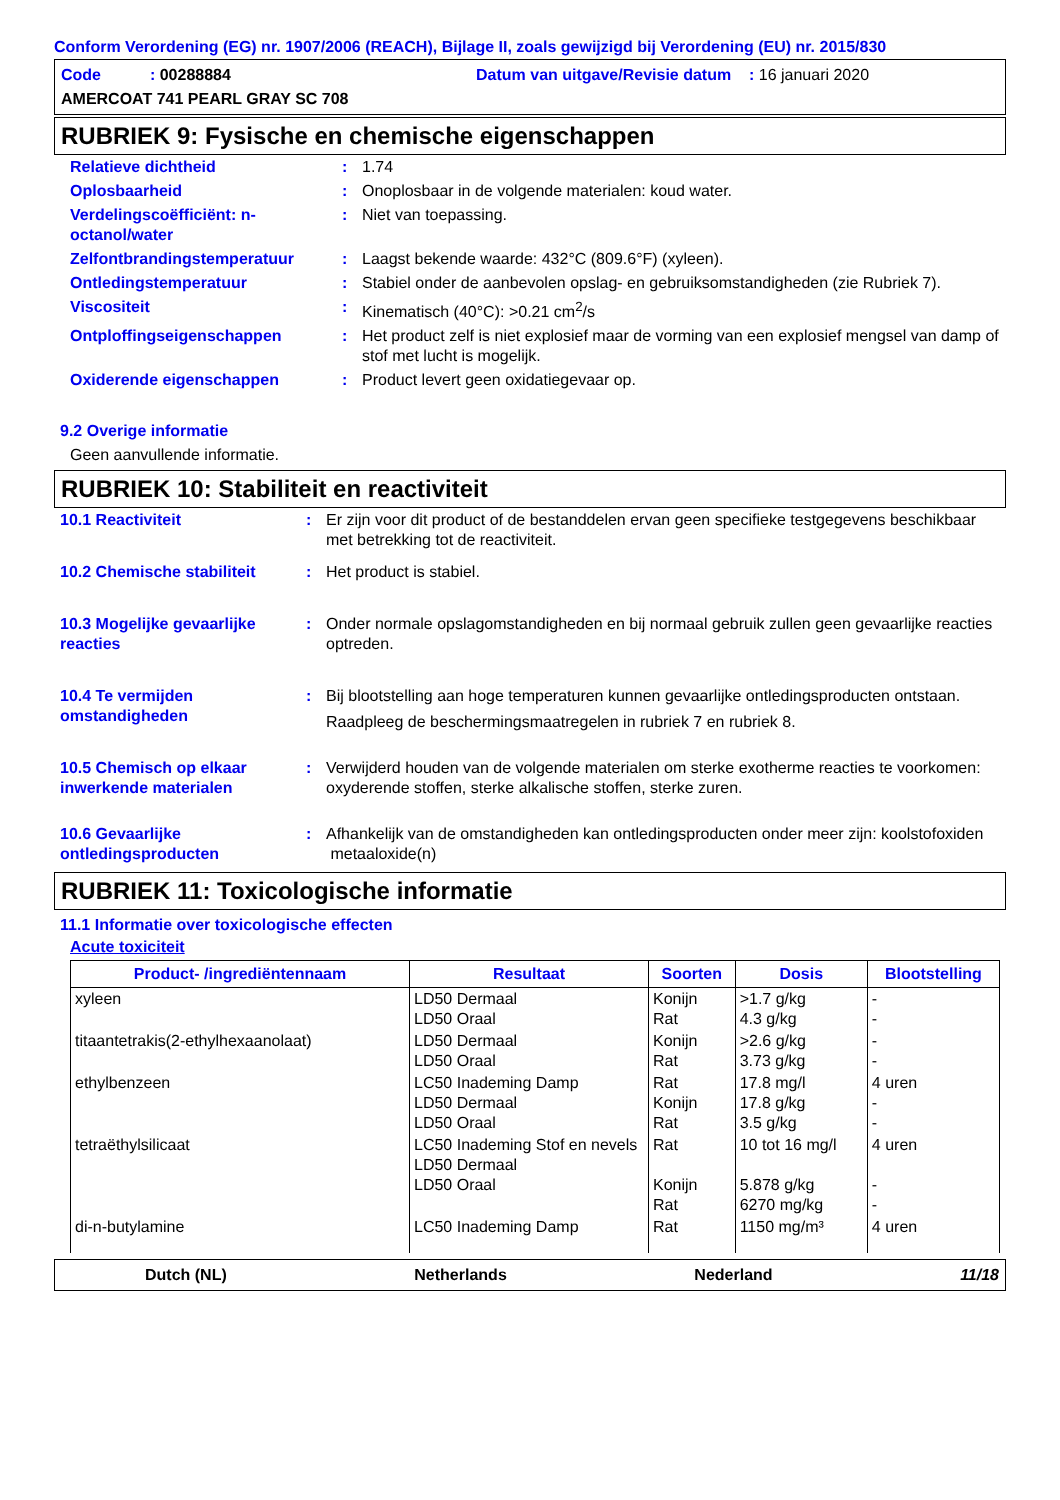Conform Verordening (EG) nr. 1907/2006 (REACH), Bijlage II, zoals gewijzigd bij Verordening (EU) nr. 2015/830
Code : 00288884 Datum van uitgave/Revisie datum : 16 januari 2020
AMERCOAT 741 PEARL GRAY SC 708
RUBRIEK 9: Fysische en chemische eigenschappen
| Relatieve dichtheid | : | 1.74 |
| Oplosbaarheid | : | Onoplosbaar in de volgende materialen: koud water. |
| Verdelingscoëfficiënt: n-octanol/water | : | Niet van toepassing. |
| Zelfontbrandingstemperatuur | : | Laagst bekende waarde: 432°C (809.6°F) (xyleen). |
| Ontledingstemperatuur | : | Stabiel onder de aanbevolen opslag- en gebruiksomstandigheden (zie Rubriek 7). |
| Viscositeit | : | Kinematisch (40°C): >0.21 cm<sup>2</sup>/s |
| Ontploffingseigenschappen | : | Het product zelf is niet explosief maar de vorming van een explosief mengsel van damp of stof met lucht is mogelijk. |
| Oxiderende eigenschappen | : | Product levert geen oxidatiegevaar op. |
9.2 Overige informatie
Geen aanvullende informatie.
RUBRIEK 10: Stabiliteit en reactiviteit
| 10.1 Reactiviteit | : | Er zijn voor dit product of de bestanddelen ervan geen specifieke testgegevens beschikbaar met betrekking tot de reactiviteit. |
| 10.2 Chemische stabiliteit | : | Het product is stabiel. |
| 10.3 Mogelijke gevaarlijke reacties | : | Onder normale opslagomstandigheden en bij normaal gebruik zullen geen gevaarlijke reacties optreden. |
| 10.4 Te vermijden omstandigheden | : | Bij blootstelling aan hoge temperaturen kunnen gevaarlijke ontledingsproducten ontstaan. Raadpleeg de beschermingsmaatregelen in rubriek 7 en rubriek 8. |
| 10.5 Chemisch op elkaar inwerkende materialen | : | Verwijderd houden van de volgende materialen om sterke exotherme reacties te voorkomen: oxyderende stoffen, sterke alkalische stoffen, sterke zuren. |
| 10.6 Gevaarlijke ontledingsproducten | : | Afhankelijk van de omstandigheden kan ontledingsproducten onder meer zijn: koolstofoxiden metaaloxide(n) |
RUBRIEK 11: Toxicologische informatie
11.1 Informatie over toxicologische effecten
Acute toxiciteit
| Product- /ingrediëntennaam | Resultaat | Soorten | Dosis | Blootstelling |
| --- | --- | --- | --- | --- |
| xyleen | LD50 Dermaal LD50 Oraal | Konijn Rat | >1.7 g/kg 4.3 g/kg | - - |
| titaantetrakis(2-ethylhexaanolaat) | LD50 Dermaal LD50 Oraal | Konijn Rat | >2.6 g/kg 3.73 g/kg | - - |
| ethylbenzeen | LC50 Inademing Damp LD50 Dermaal LD50 Oraal | Rat Konijn Rat | 17.8 mg/l 17.8 g/kg 3.5 g/kg | 4 uren - - |
| tetraëthylsilicaat | LC50 Inademing Stof en nevels LD50 Dermaal LD50 Oraal | Rat Konijn Rat | 10 tot 16 mg/l 5.878 g/kg 6270 mg/kg | 4 uren - - |
| di-n-butylamine | LC50 Inademing Damp | Rat | 1150 mg/m³ | 4 uren |
Dutch (NL) Netherlands Nederland 11/18